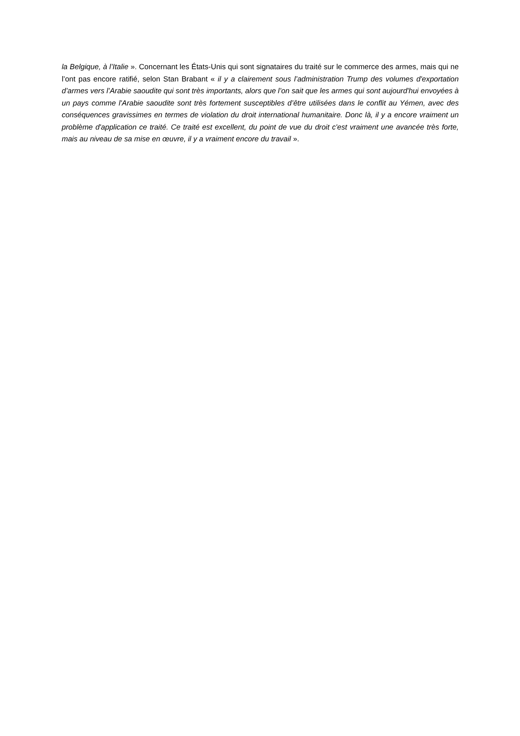la Belgique, à l’Italie ». Concernant les États-Unis qui sont signataires du traité sur le commerce des armes, mais qui ne l’ont pas encore ratifié, selon Stan Brabant « il y a clairement sous l’administration Trump des volumes d'exportation d’armes vers l’Arabie saoudite qui sont très importants, alors que l’on sait que les armes qui sont aujourd'hui envoyées à un pays comme l'Arabie saoudite sont très fortement susceptibles d’être utilisées dans le conflit au Yémen, avec des conséquences gravissimes en termes de violation du droit international humanitaire. Donc là, il y a encore vraiment un problème d'application ce traité. Ce traité est excellent, du point de vue du droit c'est vraiment une avancée très forte, mais au niveau de sa mise en œuvre, il y a vraiment encore du travail ».